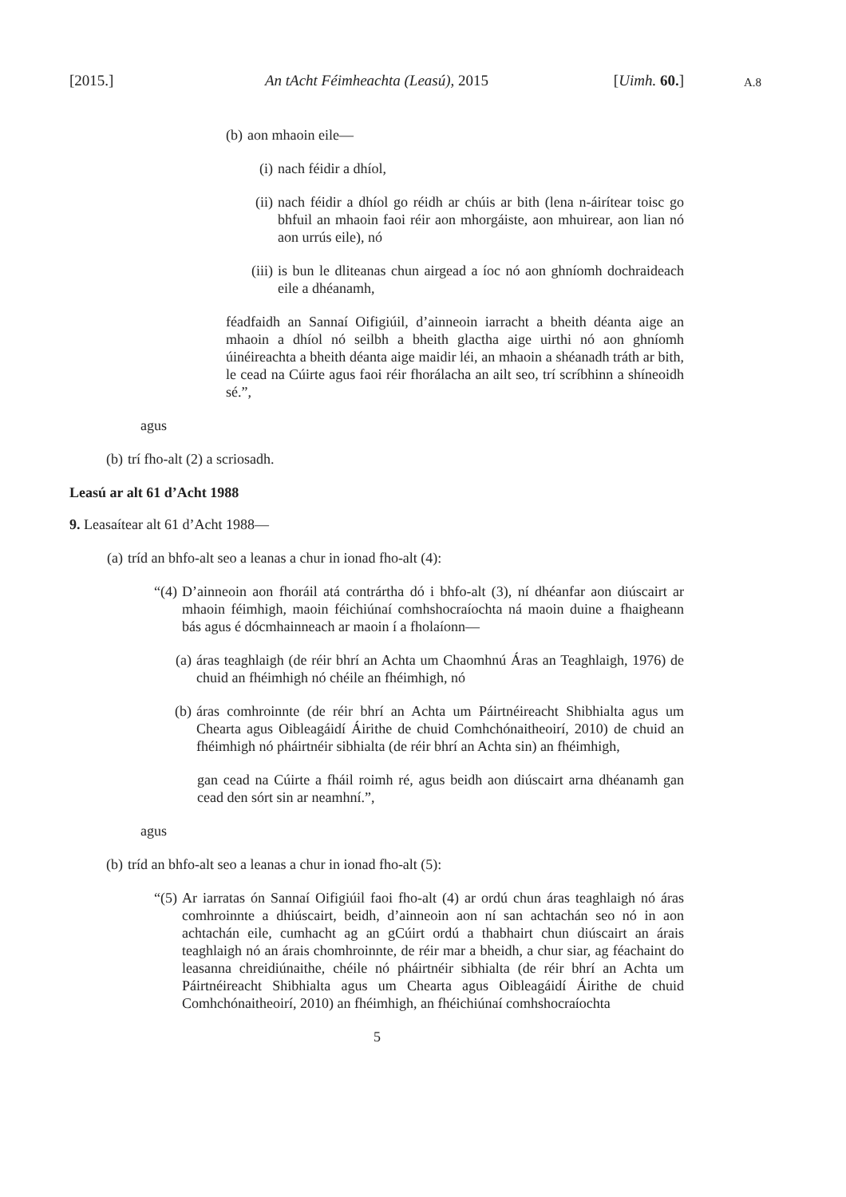[2015.] An tAcht Féimheachta (Leasú), 2015 [Uimh. 60.]
A.8
(b) aon mhaoin eile—
(i) nach féidir a dhíol,
(ii) nach féidir a dhíol go réidh ar chúis ar bith (lena n-áirítear toisc go bhfuil an mhaoin faoi réir aon mhorgáiste, aon mhuirear, aon lian nó aon urrús eile), nó
(iii) is bun le dliteanas chun airgead a íoc nó aon ghníomh dochraideach eile a dhéanamh,
féadfaidh an Sannaí Oifigiúil, d’ainneoin iarracht a bheith déanta aige an mhaoin a dhíol nó seilbh a bheith glactha aige uirthi nó aon ghníomh úinéireachta a bheith déanta aige maidir léi, an mhaoin a shéanadh tráth ar bith, le cead na Cúirte agus faoi réir fhorálacha an ailt seo, trí scríbhinn a shíneoidh sé.”,
agus
(b) trí fho-alt (2) a scriosadh.
Leasú ar alt 61 d’Acht 1988
9. Leasaítear alt 61 d’Acht 1988—
(a) tríd an bhfo-alt seo a leanas a chur in ionad fho-alt (4):
“(4) D’ainneoin aon fhoráil atá contrártha dó i bhfo-alt (3), ní dhéanfar aon diúscairt ar mhaoin féimhigh, maoin féichiúnaí comhshocraíochta ná maoin duine a fhaigheann bás agus é dócmhainneach ar maoin í a fholaíonn—
(a) áras teaghlaigh (de réir bhrí an Achta um Chaomhnú Áras an Teaghlaigh, 1976) de chuid an fhéimhigh nó chéile an fhéimhigh, nó
(b) áras comhroinnte (de réir bhrí an Achta um Páirtnéireacht Shibhialta agus um Chearta agus Oibleagáidí Áirithe de chuid Comhchónaitheoirí, 2010) de chuid an fhéimhigh nó pháirtnéir sibhialta (de réir bhrí an Achta sin) an fhéimhigh,
gan cead na Cúirte a fháil roimh ré, agus beidh aon diúscairt arna dhéanamh gan cead den sórt sin ar neamhní.”,
agus
(b) tríd an bhfo-alt seo a leanas a chur in ionad fho-alt (5):
“(5) Ar iarratas ón Sannaí Oifigiúil faoi fho-alt (4) ar ordú chun áras teaghlaigh nó áras comhroinnte a dhiúscairt, beidh, d’ainneoin aon ní san achtachán seo nó in aon achtachán eile, cumhacht ag an gCúirt ordú a thabhairt chun diúscairt an árais teaghlaigh nó an árais chomhroinnte, de réir mar a bheidh, a chur siar, ag féachaint do leasanna chreidiúnaithe, chéile nó pháirtnéir sibhialta (de réir bhrí an Achta um Páirtnéireacht Shibhialta agus um Chearta agus Oibleagáidí Áirithe de chuid Comhchónaitheoirí, 2010) an fhéimhigh, an fhéichiúnaí comhshocraíochta
5